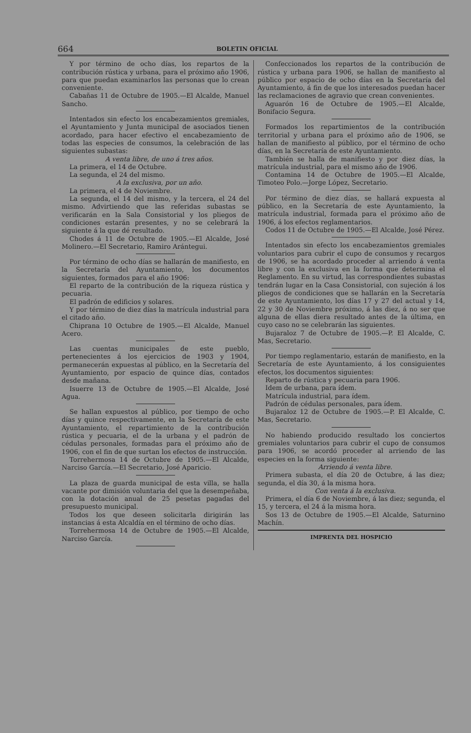664 BOLETIN OFICIAL
Y por término de ocho días, los repartos de la contribución rústica y urbana, para el próximo año 1906, para que puedan examinarlos las personas que lo crean conveniente.
Cabañas 11 de Octubre de 1905.—El Alcalde, Manuel Sancho.
Intentados sin efecto los encabezamientos gremiales, el Ayuntamiento y Junta municipal de asociados tienen acordado, para hacer efectivo el encabezamiento de todas las especies de consumos, la celebración de las siguientes subastas:
A venta libre, de uno á tres años.
La primera, el 14 de Octubre.
La segunda, el 24 del mismo.
A la exclusiva, por un año.
La primera, el 4 de Noviembre.
La segunda, el 14 del mismo, y la tercera, el 24 del mismo. Advirtiendo que las referidas subastas se verificarán en la Sala Consistorial y los pliegos de condiciones estarán presentes, y no se celebrará la siguiente á la que dé resultado.
Chodes á 11 de Octubre de 1905.—El Alcalde, José Molinero.—El Secretario, Ramiro Arántegui.
Por término de ocho días se hallarán de manifiesto, en la Secretaría del Ayuntamiento, los documentos siguientes, formados para el año 1906:
El reparto de la contribución de la riqueza rústica y pecuaria.
El padrón de edificios y solares.
Y por término de diez días la matrícula industrial para el citado año.
Chiprana 10 Octubre de 1905.—El Alcalde, Manuel Acero.
Las cuentas municipales de este pueblo, pertenecientes á los ejercicios de 1903 y 1904, permanecerán expuestas al público, en la Secretaría del Ayuntamiento, por espacio de quince días, contados desde mañana.
Isuerre 13 de Octubre de 1905.—El Alcalde, José Agua.
Se hallan expuestos al público, por tiempo de ocho días y quince respectivamente, en la Secretaría de este Ayuntamiento, el repartimiento de la contribución rústica y pecuaria, el de la urbana y el padrón de cédulas personales, formadas para el próximo año de 1906, con el fin de que surtan los efectos de instrucción.
Torrehermosa 14 de Octubre de 1905.—El Alcalde, Narciso García.—El Secretario, José Aparicio.
La plaza de guarda municipal de esta villa, se halla vacante por dimisión voluntaria del que la desempeñaba, con la dotación anual de 25 pesetas pagadas del presupuesto municipal.
Todos los que deseen solicitarla dirigirán las instancias á esta Alcaldía en el término de ocho días.
Torrehermosa 14 de Octubre de 1905.—El Alcalde, Narciso García.
Confeccionados los repartos de la contribución de rústica y urbana para 1906, se hallan de manifiesto al público por espacio de ocho días en la Secretaría del Ayuntamiento, á fin de que los interesados puedan hacer las reclamaciones de agravio que crean convenientes.
Aguarón 16 de Octubre de 1905.—El Alcalde, Bonifacio Segura.
Formados los repartimientos de la contribución territorial y urbana para el próximo año de 1906, se hallan de manifiesto al público, por el término de ocho días, en la Secretaría de este Ayuntamiento.
También se halla de manifiesto y por diez días, la matrícula industrial, para el mismo año de 1906.
Contamina 14 de Octubre de 1905.—El Alcalde, Timoteo Polo.—Jorge López, Secretario.
Por término de diez días, se hallará expuesta al público, en la Secretaría de este Ayuntamiento, la matrícula industrial, formada para el próximo año de 1906, á los efectos reglamentarios.
Codos 11 de Octubre de 1905.—El Alcalde, José Pérez.
Intentados sin efecto los encabezamientos gremiales voluntarios para cubrir el cupo de consumos y recargos de 1906, se ha acordado proceder al arriendo á venta libre y con la exclusiva en la forma que determina el Reglamento. En su virtud, las correspondientes subastas tendrán lugar en la Casa Consistorial, con sujeción á los pliegos de condiciones que se hallarán en la Secretaría de este Ayuntamiento, los días 17 y 27 del actual y 14, 22 y 30 de Noviembre próximo, á las diez, á no ser que alguna de ellas diera resultado antes de la última, en cuyo caso no se celebrarán las siguientes.
Bujaraloz 7 de Octubre de 1905.—P. El Alcalde, C. Mas, Secretario.
Por tiempo reglamentario, estarán de manifiesto, en la Secretaría de este Ayuntamiento, á los consiguientes efectos, los documentos siguientes:
Reparto de rústica y pecuaria para 1906.
Idem de urbana, para ídem.
Matrícula industrial, para ídem.
Padrón de cédulas personales, para ídem.
Bujaraloz 12 de Octubre de 1905.—P. El Alcalde, C. Mas, Secretario.
No habiendo producido resultado los conciertos gremiales voluntarios para cubrir el cupo de consumos para 1906, se acordó proceder al arriendo de las especies en la forma siguiente:
Arriendo á venta libre.
Primera subasta, el día 20 de Octubre, á las diez; segunda, el día 30, á la misma hora.
Con venta á la exclusiva.
Primera, el día 6 de Noviembre, á las diez; segunda, el 15, y tercera, el 24 á la misma hora.
Sos 13 de Octubre de 1905.—El Alcalde, Saturnino Machín.
IMPRENTA DEL HOSPICIO